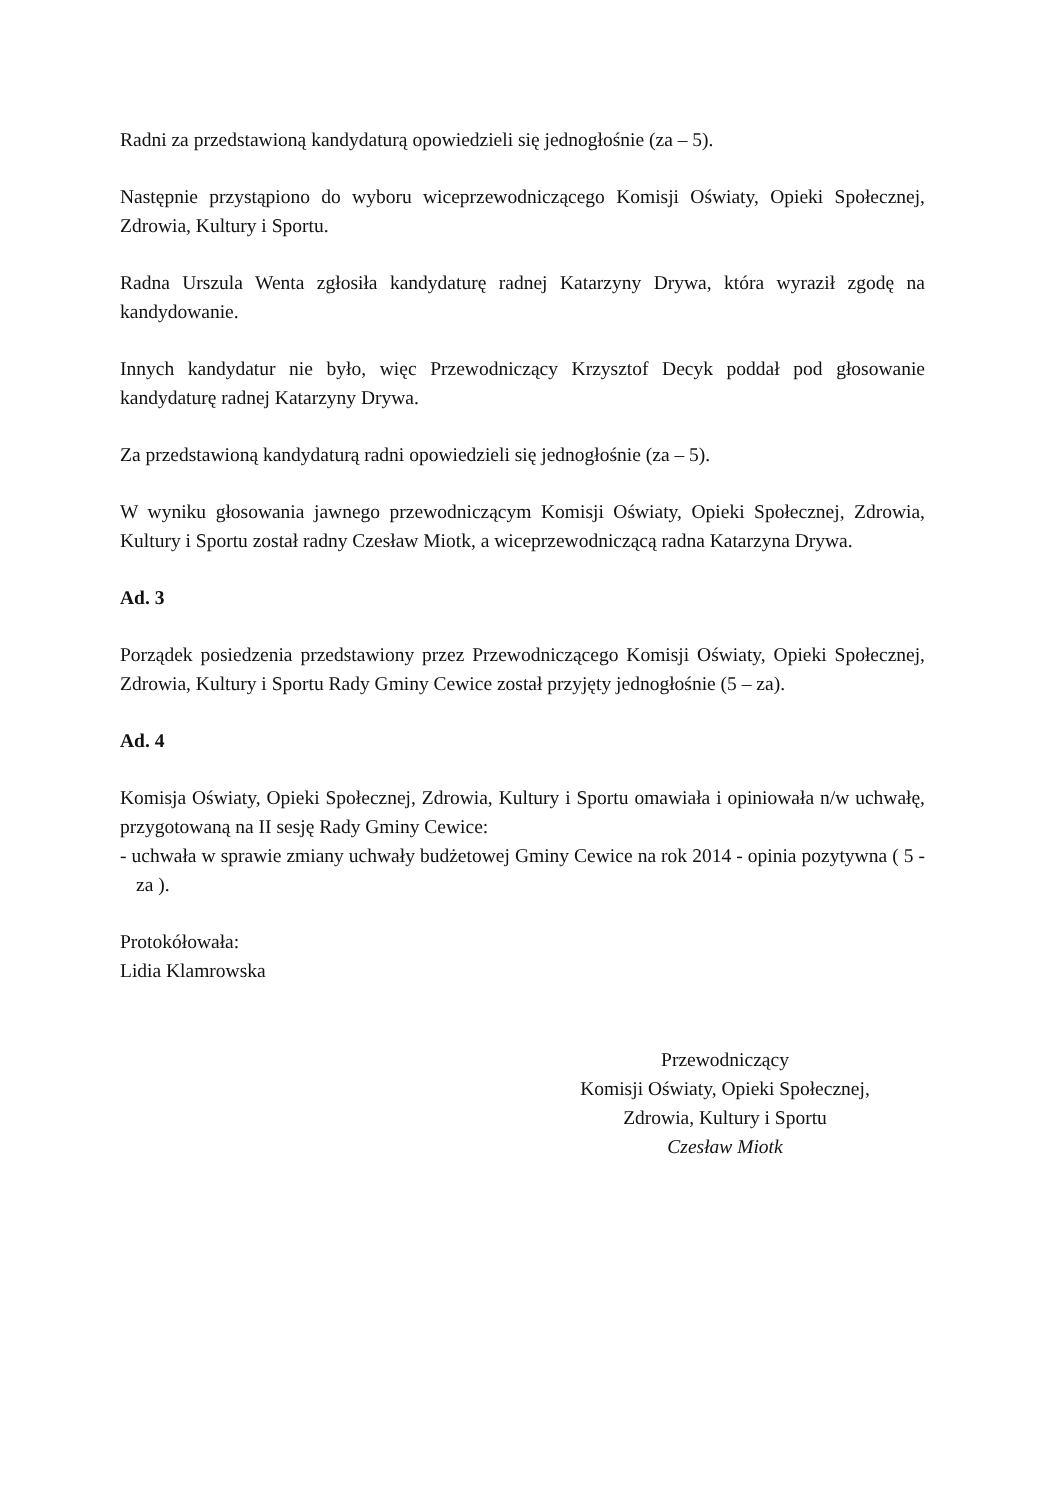Radni za przedstawioną kandydaturą opowiedzieli się jednogłośnie (za – 5).
Następnie przystąpiono do wyboru wiceprzewodniczącego Komisji Oświaty, Opieki Społecznej, Zdrowia, Kultury i Sportu.
Radna Urszula Wenta zgłosiła kandydaturę radnej Katarzyny Drywa, która wyraził zgodę na kandydowanie.
Innych kandydatur nie było, więc Przewodniczący Krzysztof Decyk poddał pod głosowanie kandydaturę radnej Katarzyny Drywa.
Za przedstawioną kandydaturą radni opowiedzieli się jednogłośnie (za – 5).
W wyniku głosowania jawnego przewodniczącym Komisji Oświaty, Opieki Społecznej, Zdrowia, Kultury i Sportu został radny Czesław Miotk, a wiceprzewodniczącą radna Katarzyna Drywa.
Ad. 3
Porządek posiedzenia przedstawiony przez Przewodniczącego Komisji Oświaty, Opieki Społecznej, Zdrowia, Kultury i Sportu Rady Gminy Cewice został przyjęty jednogłośnie (5 – za).
Ad. 4
Komisja Oświaty, Opieki Społecznej, Zdrowia, Kultury i Sportu omawiała i opiniowała n/w uchwałę, przygotowaną na II sesję Rady Gminy Cewice:
- uchwała w sprawie zmiany uchwały budżetowej Gminy Cewice na rok 2014 - opinia pozytywna ( 5 - za ).
Protokółowała:
Lidia Klamrowska
Przewodniczący
Komisji Oświaty, Opieki Społecznej,
Zdrowia, Kultury i Sportu
Czesław Miotk